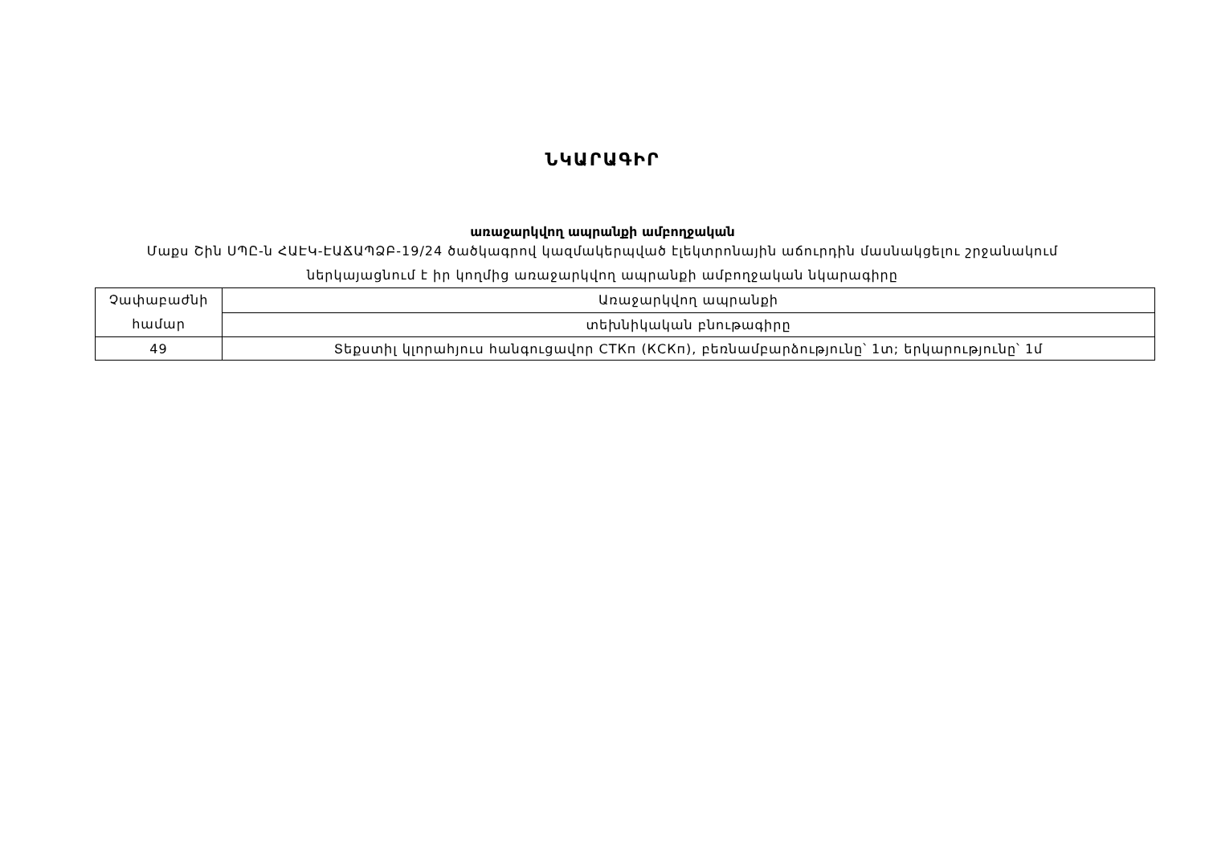ՆԿԱՐԱԳԻՐ
առաջարկվող ապրանքի ամբողջական
Մաքս Շին ՍՊԸ-ն ՀԱԷԿ-ԷԱՃԱՊՁԲ-19/24 ծածկագրով կազմակերպված էլեկտրոնային աճուրդին մասնակցելու շրջանակում
ներկայացնում է իր կողմից առաջարկվող ապրանքի ամբողջական նկարագիրը
| Չափաբաժնի համար | Առաջարկվող ապրանքի |
| | տեխնիկական բնութագիրը |
| 49 | Տեքստիլ կլորահյուս հանգուցավոր СТКп (КСКп), բեռնամբարձությունը՝ 1տ; երկարությունը՝ 1մ |